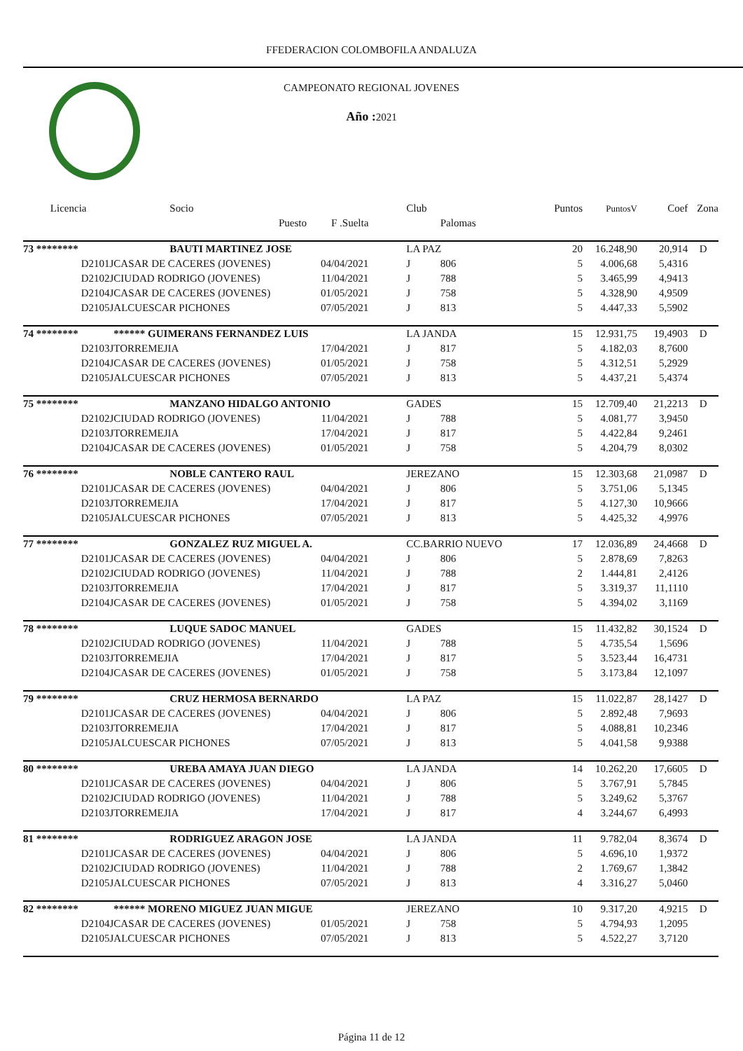FFEDERACION COLOMBOFILA ANDALUZA
CAMPEONATO REGIONAL JOVENES
Año : 2021
| Licencia | Socio | | | Club | | Puntos | PuntosV | Coef | Zona |
| --- | --- | --- | --- | --- | --- | --- | --- | --- | --- |
| | Puesto | F .Suelta | | | Palomas | | | | |
| 73 ******** | BAUTI MARTINEZ JOSE | | | LA PAZ | | 20 | 16.248,90 | 20,914 | D |
| D2101J | CASAR DE CACERES (JOVENES) | 04/04/2021 | | J | 806 | 5 | 4.006,68 | 5,4316 | |
| D2102J | CIUDAD RODRIGO (JOVENES) | 11/04/2021 | | J | 788 | 5 | 3.465,99 | 4,9413 | |
| D2104J | CASAR DE CACERES (JOVENES) | 01/05/2021 | | J | 758 | 5 | 4.328,90 | 4,9509 | |
| D2105J | ALCUESCAR PICHONES | 07/05/2021 | | J | 813 | 5 | 4.447,33 | 5,5902 | |
| 74 ******** | ****** GUIMERANS FERNANDEZ LUIS | | | LA JANDA | | 15 | 12.931,75 | 19,4903 | D |
| D2103J | TORREMEJIA | 17/04/2021 | | J | 817 | 5 | 4.182,03 | 8,7600 | |
| D2104J | CASAR DE CACERES (JOVENES) | 01/05/2021 | | J | 758 | 5 | 4.312,51 | 5,2929 | |
| D2105J | ALCUESCAR PICHONES | 07/05/2021 | | J | 813 | 5 | 4.437,21 | 5,4374 | |
| 75 ******** | MANZANO HIDALGO ANTONIO | | | GADES | | 15 | 12.709,40 | 21,2213 | D |
| D2102J | CIUDAD RODRIGO (JOVENES) | 11/04/2021 | | J | 788 | 5 | 4.081,77 | 3,9450 | |
| D2103J | TORREMEJIA | 17/04/2021 | | J | 817 | 5 | 4.422,84 | 9,2461 | |
| D2104J | CASAR DE CACERES (JOVENES) | 01/05/2021 | | J | 758 | 5 | 4.204,79 | 8,0302 | |
| 76 ******** | NOBLE CANTERO RAUL | | | JEREZANO | | 15 | 12.303,68 | 21,0987 | D |
| D2101J | CASAR DE CACERES (JOVENES) | 04/04/2021 | | J | 806 | 5 | 3.751,06 | 5,1345 | |
| D2103J | TORREMEJIA | 17/04/2021 | | J | 817 | 5 | 4.127,30 | 10,9666 | |
| D2105J | ALCUESCAR PICHONES | 07/05/2021 | | J | 813 | 5 | 4.425,32 | 4,9976 | |
| 77 ******** | GONZALEZ RUZ MIGUEL A. | | | CC.BARRIO NUEVO | | 17 | 12.036,89 | 24,4668 | D |
| D2101J | CASAR DE CACERES (JOVENES) | 04/04/2021 | | J | 806 | 5 | 2.878,69 | 7,8263 | |
| D2102J | CIUDAD RODRIGO (JOVENES) | 11/04/2021 | | J | 788 | 2 | 1.444,81 | 2,4126 | |
| D2103J | TORREMEJIA | 17/04/2021 | | J | 817 | 5 | 3.319,37 | 11,1110 | |
| D2104J | CASAR DE CACERES (JOVENES) | 01/05/2021 | | J | 758 | 5 | 4.394,02 | 3,1169 | |
| 78 ******** | LUQUE SADOC MANUEL | | | GADES | | 15 | 11.432,82 | 30,1524 | D |
| D2102J | CIUDAD RODRIGO (JOVENES) | 11/04/2021 | | J | 788 | 5 | 4.735,54 | 1,5696 | |
| D2103J | TORREMEJIA | 17/04/2021 | | J | 817 | 5 | 3.523,44 | 16,4731 | |
| D2104J | CASAR DE CACERES (JOVENES) | 01/05/2021 | | J | 758 | 5 | 3.173,84 | 12,1097 | |
| 79 ******** | CRUZ HERMOSA BERNARDO | | | LA PAZ | | 15 | 11.022,87 | 28,1427 | D |
| D2101J | CASAR DE CACERES (JOVENES) | 04/04/2021 | | J | 806 | 5 | 2.892,48 | 7,9693 | |
| D2103J | TORREMEJIA | 17/04/2021 | | J | 817 | 5 | 4.088,81 | 10,2346 | |
| D2105J | ALCUESCAR PICHONES | 07/05/2021 | | J | 813 | 5 | 4.041,58 | 9,9388 | |
| 80 ******** | UREBA AMAYA JUAN DIEGO | | | LA JANDA | | 14 | 10.262,20 | 17,6605 | D |
| D2101J | CASAR DE CACERES (JOVENES) | 04/04/2021 | | J | 806 | 5 | 3.767,91 | 5,7845 | |
| D2102J | CIUDAD RODRIGO (JOVENES) | 11/04/2021 | | J | 788 | 5 | 3.249,62 | 5,3767 | |
| D2103J | TORREMEJIA | 17/04/2021 | | J | 817 | 4 | 3.244,67 | 6,4993 | |
| 81 ******** | RODRIGUEZ ARAGON JOSE | | | LA JANDA | | 11 | 9.782,04 | 8,3674 | D |
| D2101J | CASAR DE CACERES (JOVENES) | 04/04/2021 | | J | 806 | 5 | 4.696,10 | 1,9372 | |
| D2102J | CIUDAD RODRIGO (JOVENES) | 11/04/2021 | | J | 788 | 2 | 1.769,67 | 1,3842 | |
| D2105J | ALCUESCAR PICHONES | 07/05/2021 | | J | 813 | 4 | 3.316,27 | 5,0460 | |
| 82 ******** | ****** MORENO MIGUEZ JUAN MIGUE | | | JEREZANO | | 10 | 9.317,20 | 4,9215 | D |
| D2104J | CASAR DE CACERES (JOVENES) | 01/05/2021 | | J | 758 | 5 | 4.794,93 | 1,2095 | |
| D2105J | ALCUESCAR PICHONES | 07/05/2021 | | J | 813 | 5 | 4.522,27 | 3,7120 | |
Página 11 de 12